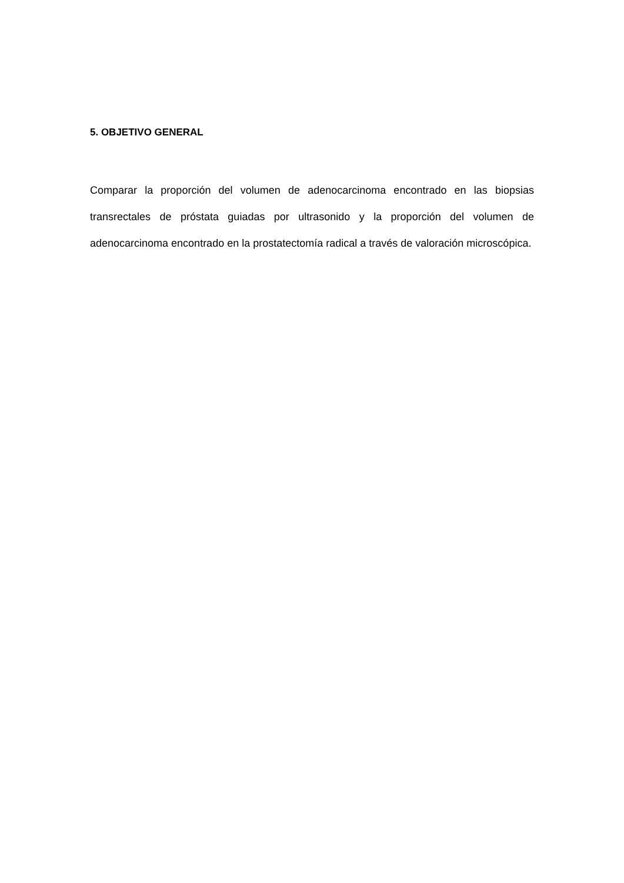5. OBJETIVO GENERAL
Comparar la proporción del volumen de adenocarcinoma encontrado en las biopsias transrectales de próstata guiadas por ultrasonido y la proporción del volumen de adenocarcinoma encontrado en la prostatectomía radical a través de valoración microscópica.